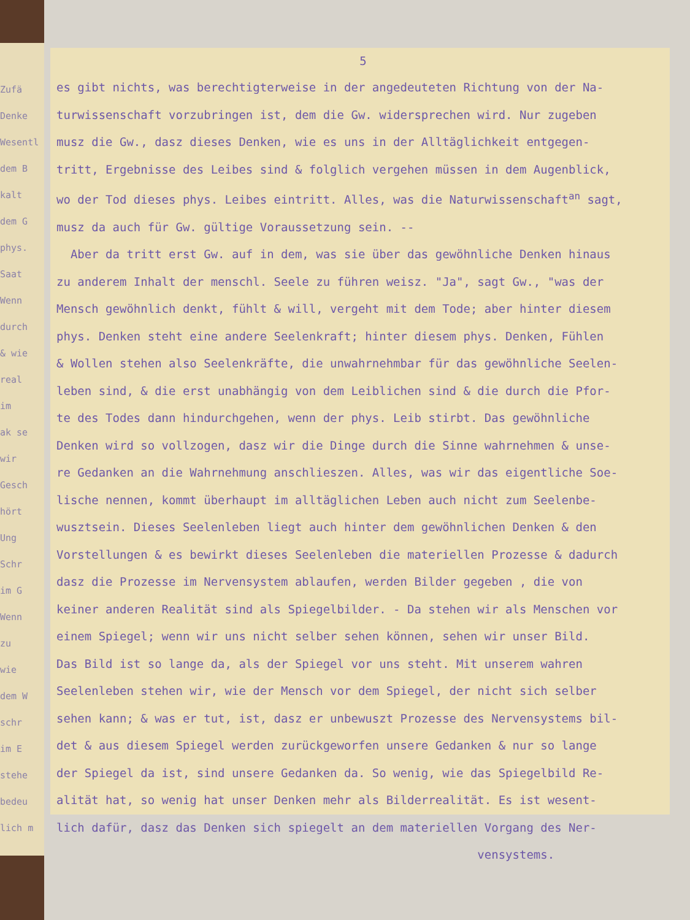Zufä
Denke
Wesentl
dem B
kalt
dem G
phys.
Saat
Wenn
durch
& wie
real
im
ak se
wir
Gesch
hört
Ung
Schr
im G
Wenn
zu
wie
dem W
schr
im E
stehe
bedeu
lich m
5
es gibt nichts, was berechtigterweise in der angedeuteten Richtung von der Na-
turwissenschaft vorzubringen ist, dem die Gw. widersprechen wird. Nur zugeben
musz die Gw., dasz dieses Denken, wie es uns in der Alltäglichkeit entgegen-
tritt, Ergebnisse des Leibes sind & folglich vergehen müssen in dem Augenblick,
wo der Tod dieses phys. Leibes eintritt. Alles, was die Naturwissenschaft<sup>an</sup> sagt,
musz da auch für Gw. gültige Voraussetzung sein. --
Aber da tritt erst Gw. auf in dem, was sie über das gewöhnliche Denken hinaus
zu anderem Inhalt der menschl. Seele zu führen weisz. "Ja", sagt Gw., "was der
Mensch gewöhnlich denkt, fühlt & will, vergeht mit dem Tode; aber hinter diesem
phys. Denken steht eine andere Seelenkraft; hinter diesem phys. Denken, Fühlen
& Wollen stehen also Seelenkräfte, die unwahrnehmbar für das gewöhnliche Seelen-
leben sind, & die erst unabhängig von dem Leiblichen sind & die durch die Pfor-
te des Todes dann hindurchgehen, wenn der phys. Leib stirbt. Das gewöhnliche
Denken wird so vollzogen, dasz wir die Dinge durch die Sinne wahrnehmen & unse-
re Gedanken an die Wahrnehmung anschlieszen. Alles, was wir das eigentliche Soe-
lische nennen, kommt überhaupt im alltäglichen Leben auch nicht zum Seelenbe-
wusztsein. Dieses Seelenleben liegt auch hinter dem gewöhnlichen Denken & den
Vorstellungen & es bewirkt dieses Seelenleben die materiellen Prozesse & dadurch
dasz die Prozesse im Nervensystem ablaufen, werden Bilder gegeben , die von
keiner anderen Realität sind als Spiegelbilder. - Da stehen wir als Menschen vor
einem Spiegel; wenn wir uns nicht selber sehen können, sehen wir unser Bild.
Das Bild ist so lange da, als der Spiegel vor uns steht. Mit unserem wahren
Seelenleben stehen wir, wie der Mensch vor dem Spiegel, der nicht sich selber
sehen kann; & was er tut, ist, dasz er unbewuszt Prozesse des Nervensystems bil-
det & aus diesem Spiegel werden zurückgeworfen unsere Gedanken & nur so lange
der Spiegel da ist, sind unsere Gedanken da. So wenig, wie das Spiegelbild Re-
alität hat, so wenig hat unser Denken mehr als Bilderrealität. Es ist wesent-
lich dafür, dasz das Denken sich spiegelt an dem materiellen Vorgang des Ner-
vensystems.